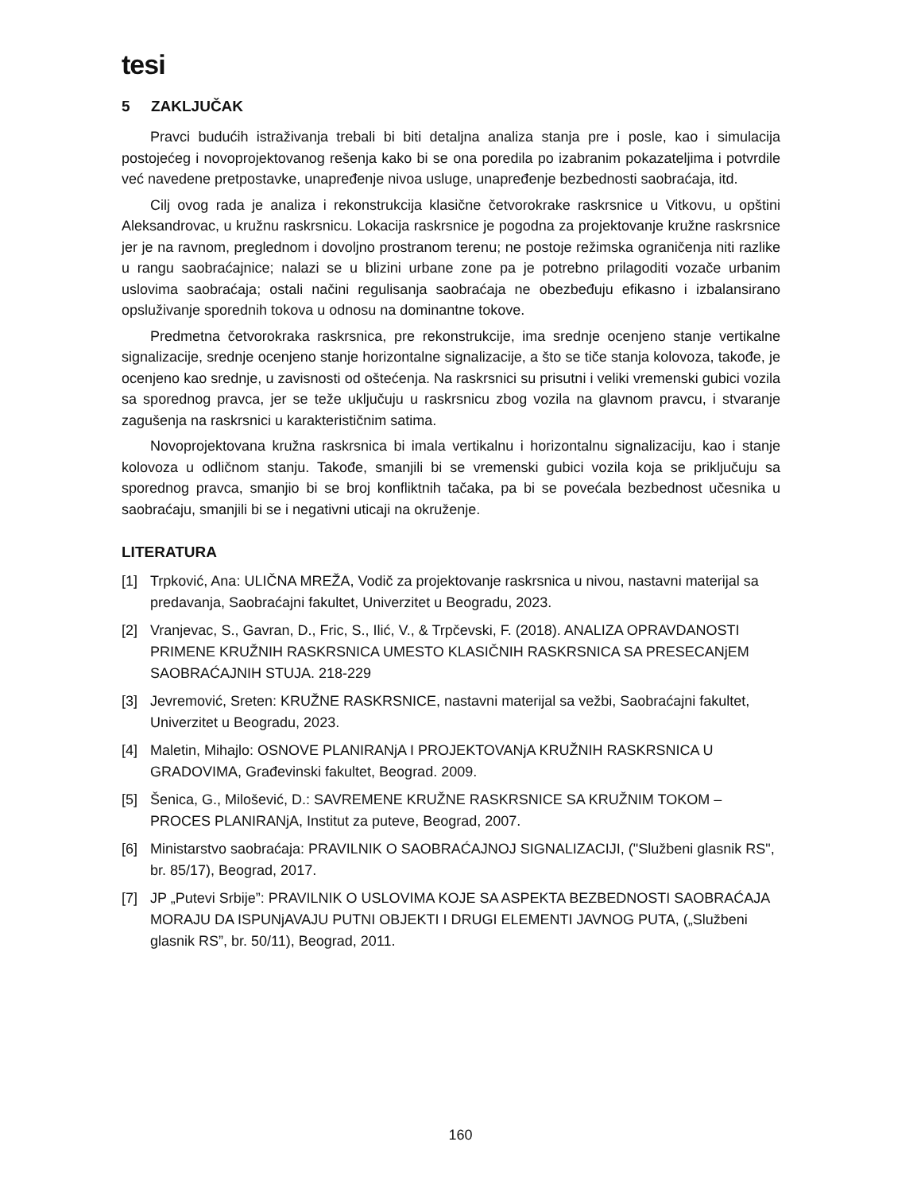tesi
5 ZAKLJUČAK
Pravci budućih istraživanja trebali bi biti detaljna analiza stanja pre i posle, kao i simulacija postojećeg i novoprojektovanog rešenja kako bi se ona poredila po izabranim pokazateljima i potvrdile već navedene pretpostavke, unapređenje nivoa usluge, unapređenje bezbednosti saobraćaja, itd.
Cilj ovog rada je analiza i rekonstrukcija klasične četvorokrake raskrsnice u Vitkovu, u opštini Aleksandrovac, u kružnu raskrsnicu. Lokacija raskrsnice je pogodna za projektovanje kružne raskrsnice jer je na ravnom, preglednom i dovoljno prostranom terenu; ne postoje režimska ograničenja niti razlike u rangu saobraćajnice; nalazi se u blizini urbane zone pa je potrebno prilagoditi vozače urbanim uslovima saobraćaja; ostali načini regulisanja saobraćaja ne obezbeđuju efikasno i izbalansirano opsluživanje sporednih tokova u odnosu na dominantne tokove.
Predmetna četvorokraka raskrsnica, pre rekonstrukcije, ima srednje ocenjeno stanje vertikalne signalizacije, srednje ocenjeno stanje horizontalne signalizacije, a što se tiče stanja kolovoza, takođe, je ocenjeno kao srednje, u zavisnosti od oštećenja. Na raskrsnici su prisutni i veliki vremenski gubici vozila sa sporednog pravca, jer se teže uključuju u raskrsnicu zbog vozila na glavnom pravcu, i stvaranje zagušenja na raskrsnici u karakterističnim satima.
Novoprojektovana kružna raskrsnica bi imala vertikalnu i horizontalnu signalizaciju, kao i stanje kolovoza u odličnom stanju. Takođe, smanjili bi se vremenski gubici vozila koja se priključuju sa sporednog pravca, smanjio bi se broj konfliktnih tačaka, pa bi se povećala bezbednost učesnika u saobraćaju, smanjili bi se i negativni uticaji na okruženje.
LITERATURA
[1] Trpković, Ana: ULIČNA MREŽA, Vodič za projektovanje raskrsnica u nivou, nastavni materijal sa predavanja, Saobraćajni fakultet, Univerzitet u Beogradu, 2023.
[2] Vranjevac, S., Gavran, D., Fric, S., Ilić, V., & Trpčevski, F. (2018). ANALIZA OPRAVDANOSTI PRIMENE KRUŽNIH RASKRSNICA UMESTO KLASIČNIH RASKRSNICA SA PRESECANjEM SAOBRAĆAJNIH STUJA. 218-229
[3] Jevremović, Sreten: KRUŽNE RASKRSNICE, nastavni materijal sa vežbi, Saobraćajni fakultet, Univerzitet u Beogradu, 2023.
[4] Maletin, Mihajlo: OSNOVE PLANIRANjA I PROJEKTOVANjA KRUŽNIH RASKRSNICA U GRADOVIMA, Građevinski fakultet, Beograd. 2009.
[5] Šenica, G., Milošević, D.: SAVREMENE KRUŽNE RASKRSNICE SA KRUŽNIM TOKOM – PROCES PLANIRANjA, Institut za puteve, Beograd, 2007.
[6] Ministarstvo saobraćaja: PRAVILNIK O SAOBRAĆAJNOJ SIGNALIZACIJI, ("Službeni glasnik RS", br. 85/17), Beograd, 2017.
[7] JP „Putevi Srbije”: PRAVILNIK O USLOVIMA KOJE SA ASPEKTA BEZBEDNOSTI SAOBRAĆAJA MORAJU DA ISPUNjAVAJU PUTNI OBJEKTI I DRUGI ELEMENTI JAVNOG PUTA, („Službeni glasnik RS”, br. 50/11), Beograd, 2011.
160